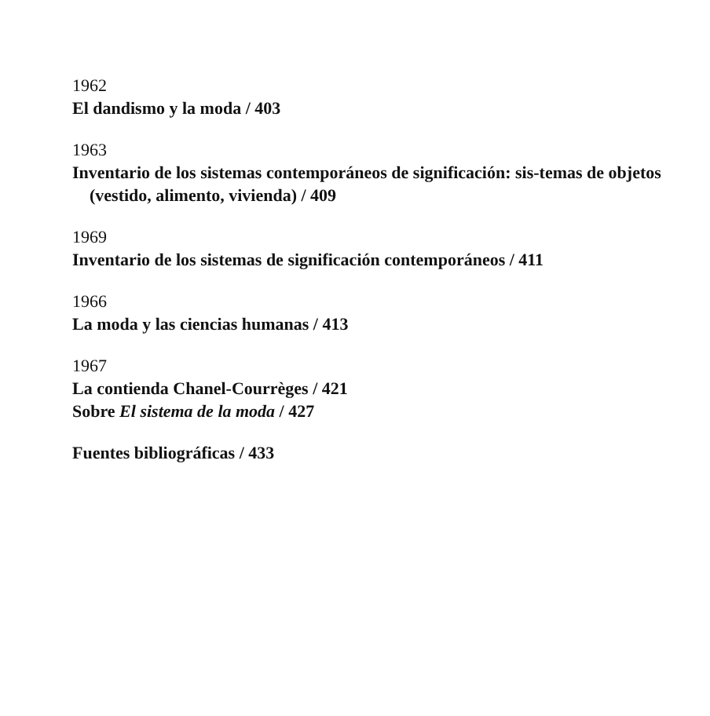1962
El dandismo y la moda / 403
1963
Inventario de los sistemas contemporáneos de significación: sis-temas de objetos (vestido, alimento, vivienda) / 409
1969
Inventario de los sistemas de significación contemporáneos / 411
1966
La moda y las ciencias humanas / 413
1967
La contienda Chanel-Courrèges / 421
Sobre El sistema de la moda / 427
Fuentes bibliográficas / 433